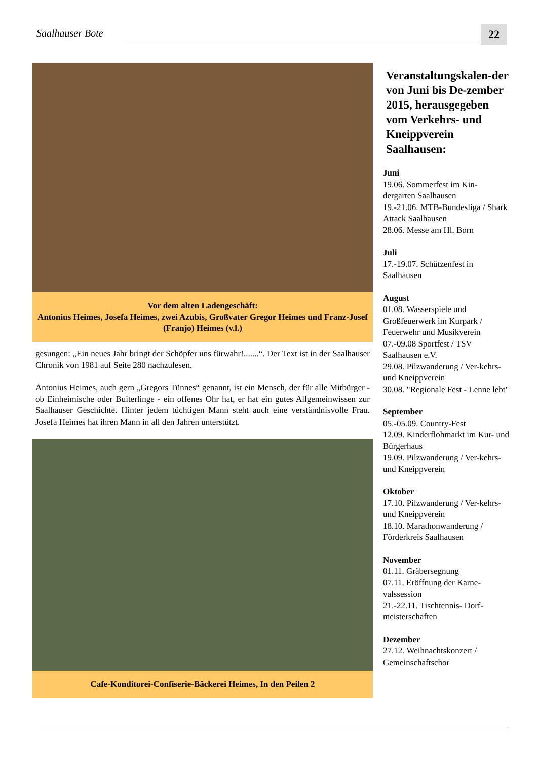Saalhauser Bote 22
Vor dem alten Ladengeschäft:
Antonius Heimes, Josefa Heimes, zwei Azubis, Großvater Gregor Heimes und Franz-Josef (Franjo) Heimes (v.l.)
gesungen: „Ein neues Jahr bringt der Schöpfer uns fürwahr!.......“. Der Text ist in der Saalhauser Chronik von 1981 auf Seite 280 nachzulesen.
Antonius Heimes, auch gern „Gregors Tünnes“ genannt, ist ein Mensch, der für alle Mitbürger - ob Einheimische oder Buiterlinge - ein offenes Ohr hat, er hat ein gutes Allgemeinwissen zur Saalhauser Geschichte. Hinter jedem tüchtigen Mann steht auch eine verständnisvolle Frau. Josefa Heimes hat ihren Mann in all den Jahren unterstützt.
Cafe-Konditorei-Confiserie-Bäckerei Heimes, In den Peilen 2
Veranstaltungskalen-der von Juni bis De-zember 2015, herausgegeben vom Verkehrs- und Kneippverein Saalhausen:
Juni
19.06. Sommerfest im Kin-dergarten Saalhausen
19.-21.06. MTB-Bundesliga / Shark Attack Saalhausen
28.06. Messe am Hl. Born
Juli
17.-19.07. Schützenfest in Saalhausen
August
01.08. Wasserspiele und Großfeuerwerk im Kurpark / Feuerwehr und Musikverein
07.-09.08 Sportfest / TSV Saalhausen e.V.
29.08. Pilzwanderung / Ver-kehrs- und Kneippverein
30.08. "Regionale Fest - Lenne lebt"
September
05.-05.09. Country-Fest
12.09. Kinderflohmarkt im Kur- und Bürgerhaus
19.09. Pilzwanderung / Ver-kehrs- und Kneippverein
Oktober
17.10. Pilzwanderung / Ver-kehrs- und Kneippverein
18.10. Marathonwanderung / Förderkreis Saalhausen
November
01.11. Gräbersegnung
07.11. Eröffnung der Karne-valssession
21.-22.11. Tischtennis- Dorf-meisterschaften
Dezember
27.12. Weihnachtskonzert / Gemeinschaftschor